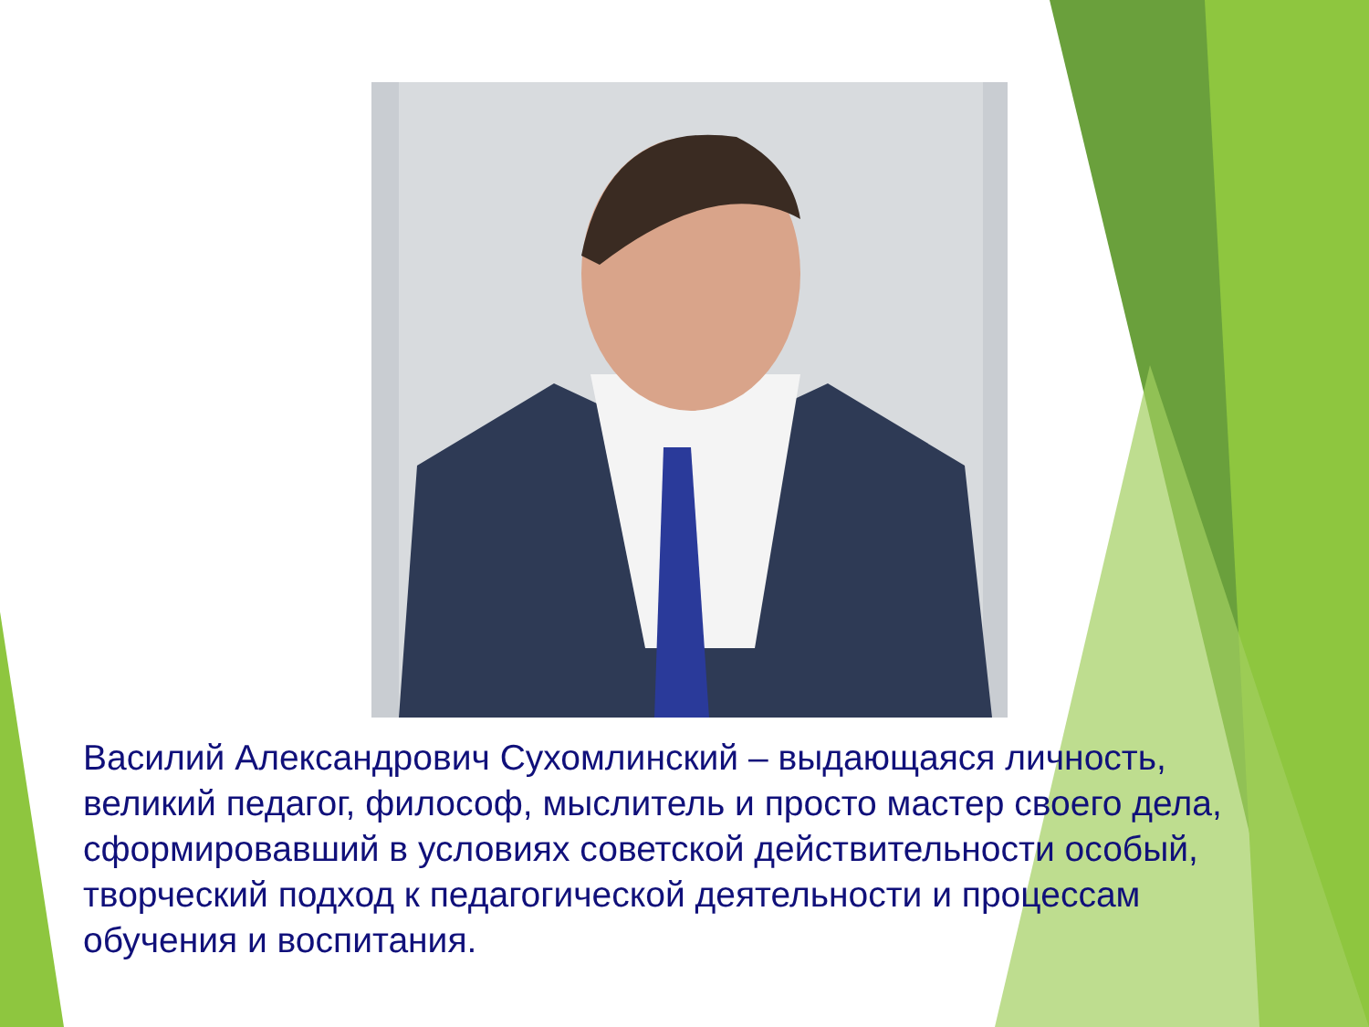Василий Александрович Сухомлинский – выдающаяся личность, великий педагог, философ, мыслитель и просто мастер своего дела, сформировавший в условиях советской действительности особый, творческий подход к педагогической деятельности и процессам обучения и воспитания.